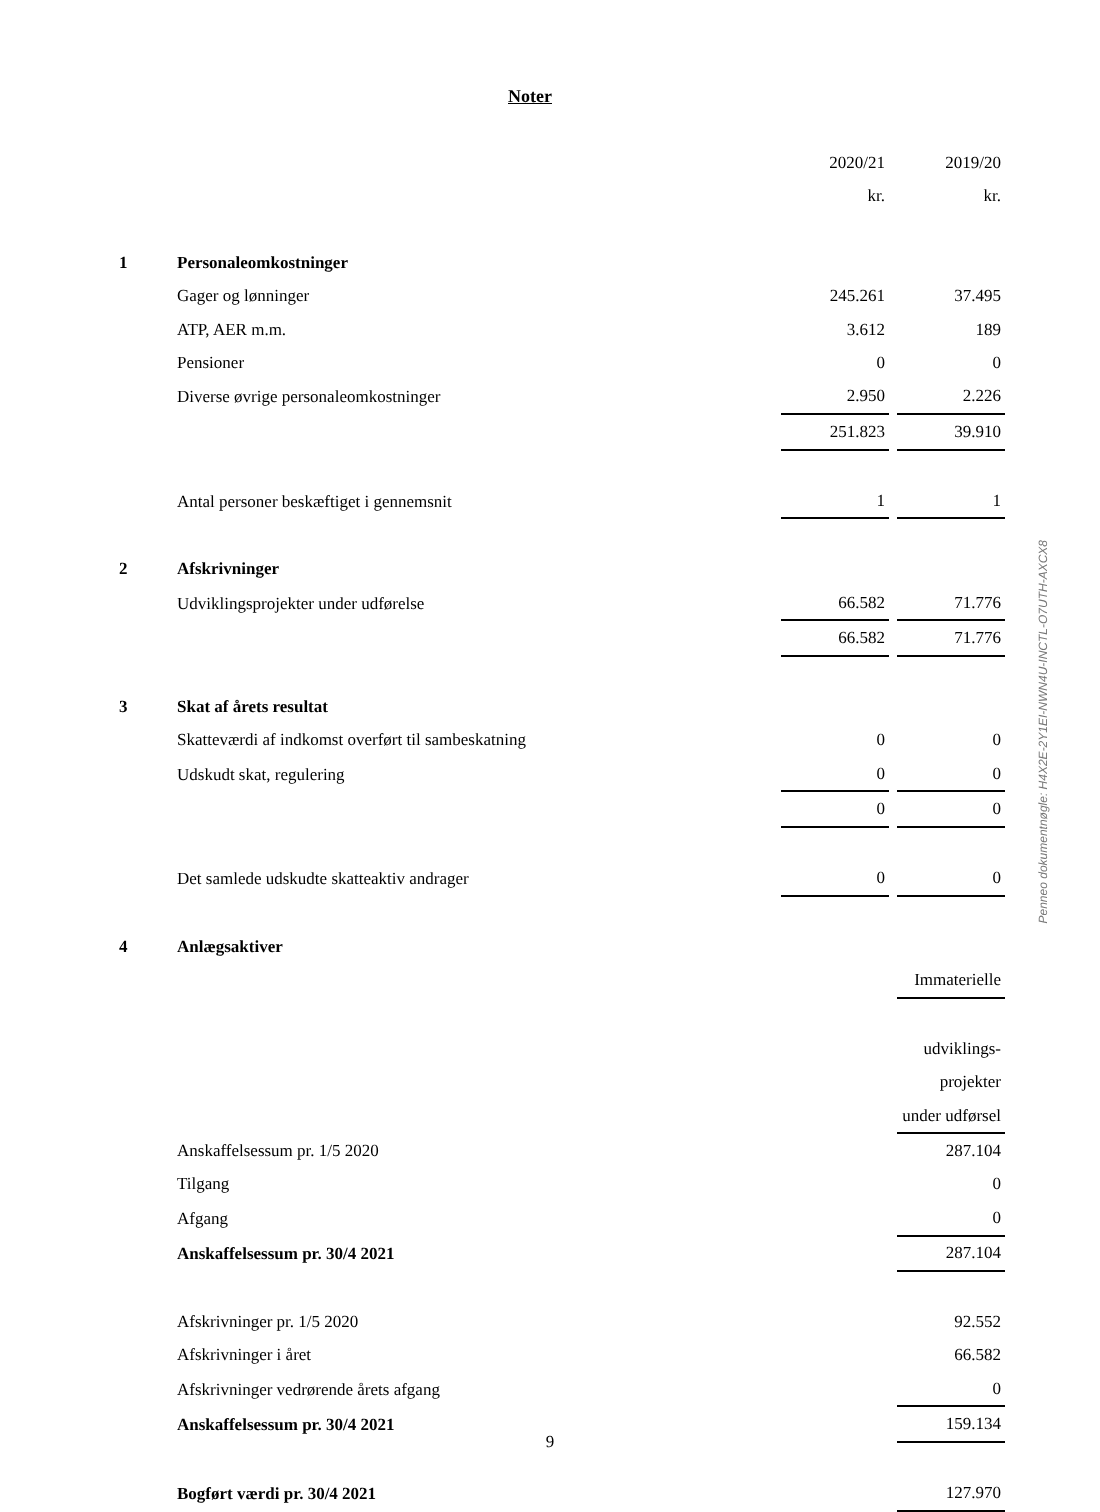Noter
| | | 2020/21 | | 2019/20 |
| | | kr. | | kr. |
| 1 | Personaleomkostninger | | | |
| | Gager og lønninger | 245.261 | | 37.495 |
| | ATP, AER m.m. | 3.612 | | 189 |
| | Pensioner | 0 | | 0 |
| | Diverse øvrige personaleomkostninger | 2.950 | | 2.226 |
| | | 251.823 | | 39.910 |
| | Antal personer beskæftiget i gennemsnit | 1 | | 1 |
| 2 | Afskrivninger | | | |
| | Udviklingsprojekter under udførelse | 66.582 | | 71.776 |
| | | 66.582 | | 71.776 |
| 3 | Skat af årets resultat | | | |
| | Skatteværdi af indkomst overført til sambeskatning | 0 | | 0 |
| | Udskudt skat, regulering | 0 | | 0 |
| | | 0 | | 0 |
| | Det samlede udskudte skatteaktiv andrager | 0 | | 0 |
| 4 | Anlægsaktiver | | | |
| | | | | Immaterielle |
| | | | | udviklings- |
| | | | | projekter |
| | | | | under udførsel |
| | Anskaffelsessum pr. 1/5 2020 | | | 287.104 |
| | Tilgang | | | 0 |
| | Afgang | | | 0 |
| | Anskaffelsessum pr. 30/4 2021 | | | 287.104 |
| | Afskrivninger pr. 1/5 2020 | | | 92.552 |
| | Afskrivninger i året | | | 66.582 |
| | Afskrivninger vedrørende årets afgang | | | 0 |
| | Anskaffelsessum pr. 30/4 2021 | | | 159.134 |
| | Bogført værdi pr. 30/4 2021 | | | 127.970 |
9
Penneo dokumentnøgle: H4X2E-2Y1EI-NWN4U-INCTL-O7UTH-AXCX8